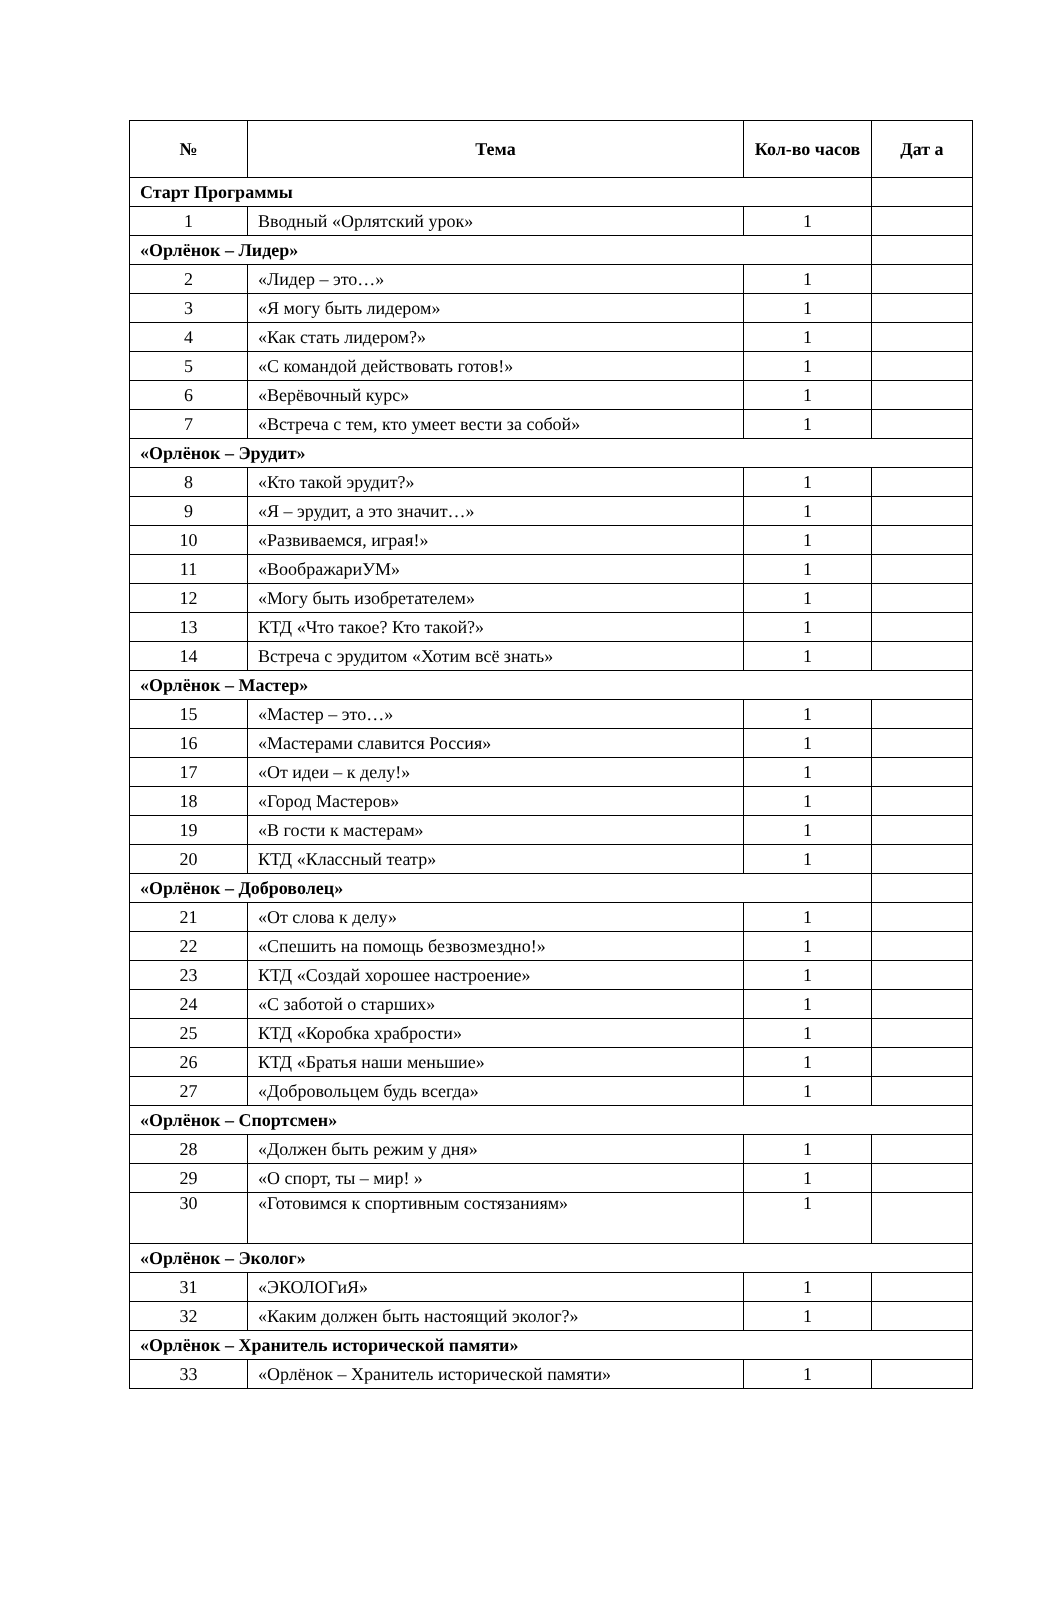| № | Тема | Кол-во часов | Дат а |
| --- | --- | --- | --- |
| Старт Программы | | | |
| 1 | Вводный «Орлятский урок» | 1 | |
| «Орлёнок – Лидер» | | | |
| 2 | «Лидер – это…» | 1 | |
| 3 | «Я могу быть лидером» | 1 | |
| 4 | «Как стать лидером?» | 1 | |
| 5 | «С командой действовать готов!» | 1 | |
| 6 | «Верёвочный курс» | 1 | |
| 7 | «Встреча с тем, кто умеет вести за собой» | 1 | |
| «Орлёнок – Эрудит» | | | |
| 8 | «Кто такой эрудит?» | 1 | |
| 9 | «Я – эрудит, а это значит…» | 1 | |
| 10 | «Развиваемся, играя!» | 1 | |
| 11 | «ВоображариУМ» | 1 | |
| 12 | «Могу быть изобретателем» | 1 | |
| 13 | КТД «Что такое? Кто такой?» | 1 | |
| 14 | Встреча с эрудитом «Хотим всё знать» | 1 | |
| «Орлёнок – Мастер» | | | |
| 15 | «Мастер – это…» | 1 | |
| 16 | «Мастерами славится Россия» | 1 | |
| 17 | «От идеи – к делу!» | 1 | |
| 18 | «Город Мастеров» | 1 | |
| 19 | «В гости к мастерам» | 1 | |
| 20 | КТД «Классный театр» | 1 | |
| «Орлёнок – Доброволец» | | | |
| 21 | «От слова к делу» | 1 | |
| 22 | «Спешить на помощь безвозмездно!» | 1 | |
| 23 | КТД «Создай хорошее настроение» | 1 | |
| 24 | «С заботой о старших» | 1 | |
| 25 | КТД «Коробка храбрости» | 1 | |
| 26 | КТД «Братья наши меньшие» | 1 | |
| 27 | «Добровольцем будь всегда» | 1 | |
| «Орлёнок – Спортсмен» | | | |
| 28 | «Должен быть режим у дня» | 1 | |
| 29 | «О спорт, ты – мир! » | 1 | |
| 30 | «Готовимся к спортивным состязаниям» | 1 | |
| «Орлёнок – Эколог» | | | |
| 31 | «ЭКОЛОГиЯ» | 1 | |
| 32 | «Каким должен быть настоящий эколог?» | 1 | |
| «Орлёнок – Хранитель исторической памяти» | | | |
| 33 | «Орлёнок – Хранитель исторической памяти» | 1 | |